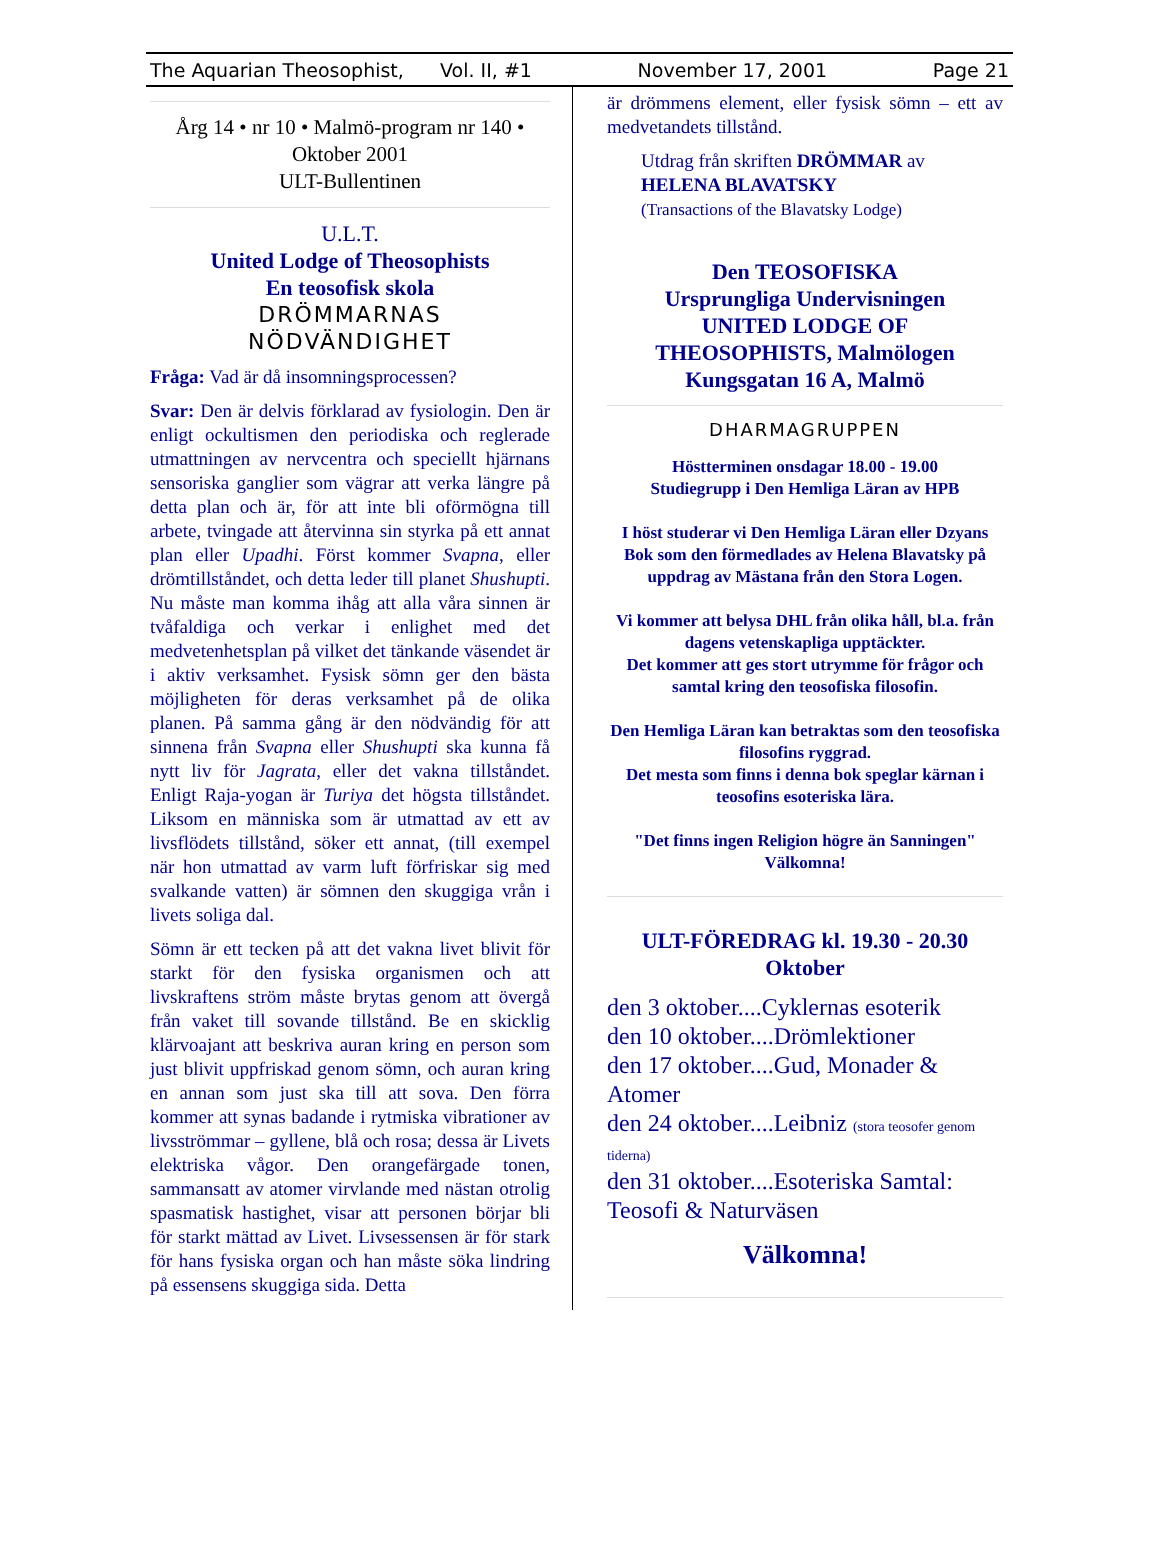The Aquarian Theosophist, Vol. II, #1 November 17, 2001 Page 21
Årg 14 • nr 10 • Malmö-program nr 140 •
Oktober 2001
ULT-Bullentinen
U.L.T.
United Lodge of Theosophists
En teosofisk skola
DRÖMMARNAS
NÖDVÄNDIGHET
Fråga: Vad är då insomningsprocessen?
Svar: Den är delvis förklarad av fysiologin. Den är enligt ockultismen den periodiska och reglerade utmattningen av nervcentra och speciellt hjärnans sensoriska ganglier som vägrar att verka längre på detta plan och är, för att inte bli oförmögna till arbete, tvingade att återvinna sin styrka på ett annat plan eller Upadhi. Först kommer Svapna, eller drömtillståndet, och detta leder till planet Shushupti. Nu måste man komma ihåg att alla våra sinnen är tvåfaldiga och verkar i enlighet med det medvetenhetsplan på vilket det tänkande väsendet är i aktiv verksamhet. Fysisk sömn ger den bästa möjligheten för deras verksamhet på de olika planen. På samma gång är den nödvändig för att sinnena från Svapna eller Shushupti ska kunna få nytt liv för Jagrata, eller det vakna tillståndet. Enligt Raja-yogan är Turiya det högsta tillståndet. Liksom en människa som är utmattad av ett av livsflödets tillstånd, söker ett annat, (till exempel när hon utmattad av varm luft förfriskar sig med svalkande vatten) är sömnen den skuggiga vrån i livets soliga dal.
Sömn är ett tecken på att det vakna livet blivit för starkt för den fysiska organismen och att livskraftens ström måste brytas genom att övergå från vaket till sovande tillstånd. Be en skicklig klärvoajant att beskriva auran kring en person som just blivit uppfriskad genom sömn, och auran kring en annan som just ska till att sova. Den förra kommer att synas badande i rytmiska vibrationer av livsströmmar – gyllene, blå och rosa; dessa är Livets elektriska vågor. Den orangefärgade tonen, sammansatt av atomer virvlande med nästan otrolig spasmatisk hastighet, visar att personen börjar bli för starkt mättad av Livet. Livsessensen är för stark för hans fysiska organ och han måste söka lindring på essensens skuggiga sida. Detta
är drömmens element, eller fysisk sömn – ett av medvetandets tillstånd.
Utdrag från skriften DRÖMMAR av
HELENA BLAVATSKY
(Transactions of the Blavatsky Lodge)
Den TEOSOFISKA
Ursprungliga Undervisningen
UNITED LODGE OF
THEOSOPHISTS, Malmölogen
Kungsgatan 16 A, Malmö
DHARMAGRUPPEN
Höstterminen onsdagar 18.00 - 19.00
Studiegrupp i Den Hemliga Läran av HPB
I höst studerar vi Den Hemliga Läran eller Dzyans Bok som den förmedlades av Helena Blavatsky på uppdrag av Mästana från den Stora Logen.
Vi kommer att belysa DHL från olika håll, bl.a. från dagens vetenskapliga upptäckter.
Det kommer att ges stort utrymme för frågor och samtal kring den teosofiska filosofin.
Den Hemliga Läran kan betraktas som den teosofiska filosofins ryggrad.
Det mesta som finns i denna bok speglar kärnan i teosofins esoteriska lära.
"Det finns ingen Religion högre än Sanningen"
Välkomna!
ULT-FÖREDRAG kl. 19.30 - 20.30
Oktober
den 3 oktober....Cyklernas esoterik
den 10 oktober....Drömlektioner
den 17 oktober....Gud, Monader & Atomer
den 24 oktober....Leibniz (stora teosofer genom tiderna)
den 31 oktober....Esoteriska Samtal: Teosofi & Naturväsen
Välkomna!